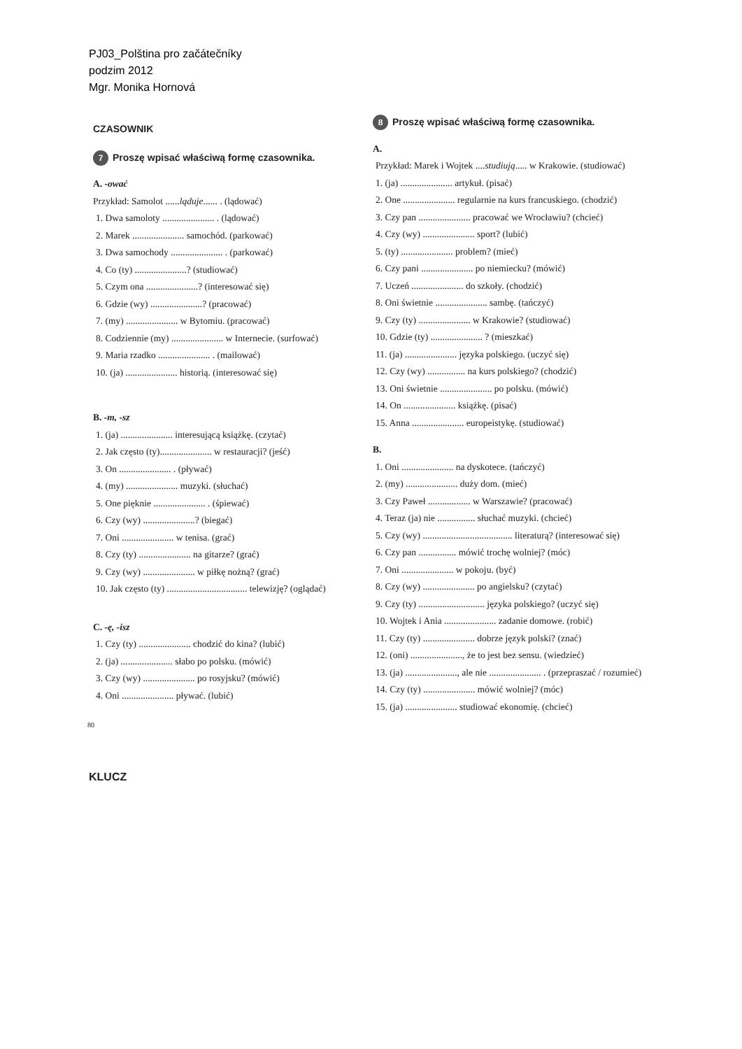PJ03_Polština pro začátečníky
podzim 2012
Mgr. Monika Hornová
CZASOWNIK
7 Proszę wpisać właściwą formę czasownika.
A. -ować
Przykład: Samolot ......ląduje...... . (lądować)
1. Dwa samoloty ...................... . (lądować)
2. Marek ...................... samochód. (parkować)
3. Dwa samochody ...................... . (parkować)
4. Co (ty) ......................? (studiować)
5. Czym ona ......................? (interesować się)
6. Gdzie (wy) ......................? (pracować)
7. (my) ...................... w Bytomiu. (pracować)
8. Codziennie (my) ...................... w Internecie. (surfować)
9. Maria rzadko ...................... . (mailować)
10. (ja) ...................... historią. (interesować się)
B. -m, -sz
1. (ja) ...................... interesującą książkę. (czytać)
2. Jak często (ty)...................... w restauracji? (jeść)
3. On ...................... . (pływać)
4. (my) ...................... muzyki. (słuchać)
5. One pięknie ...................... . (śpiewać)
6. Czy (wy) ......................? (biegać)
7. Oni ...................... w tenisa. (grać)
8. Czy (ty) ...................... na gitarze? (grać)
9. Czy (wy) ...................... w piłkę nożną? (grać)
10. Jak często (ty) .................................. telewizję? (oglądać)
C. -ę, -isz
1. Czy (ty) ...................... chodzić do kina? (lubić)
2. (ja) ...................... słabo po polsku. (mówić)
3. Czy (wy) ...................... po rosyjsku? (mówić)
4. Oni ...................... pływać. (lubić)
8 Proszę wpisać właściwą formę czasownika.
A.
Przykład: Marek i Wojtek ....studiują..... w Krakowie. (studiować)
1. (ja) ...................... artykuł. (pisać)
2. One ...................... regularnie na kurs francuskiego. (chodzić)
3. Czy pan ...................... pracować we Wrocławiu? (chcieć)
4. Czy (wy) ...................... sport? (lubić)
5. (ty) ...................... problem? (mieć)
6. Czy pani ...................... po niemiecku? (mówić)
7. Uczeń ...................... do szkoły. (chodzić)
8. Oni świetnie ...................... sambę. (tańczyć)
9. Czy (ty) ...................... w Krakowie? (studiować)
10. Gdzie (ty) ...................... ? (mieszkać)
11. (ja) ...................... języka polskiego. (uczyć się)
12. Czy (wy) ................ na kurs polskiego? (chodzić)
13. Oni świetnie ...................... po polsku. (mówić)
14. On ...................... książkę. (pisać)
15. Anna ...................... europeistykę. (studiować)
B.
1. Oni ...................... na dyskotece. (tańczyć)
2. (my) ...................... duży dom. (mieć)
3. Czy Paweł .................. w Warszawie? (pracować)
4. Teraz (ja) nie ................ słuchać muzyki. (chcieć)
5. Czy (wy) ...................................... literaturą? (interesować się)
6. Czy pan ................ mówić trochę wolniej? (móc)
7. Oni ...................... w pokoju. (być)
8. Czy (wy) ...................... po angielsku? (czytać)
9. Czy (ty) ............................ języka polskiego? (uczyć się)
10. Wojtek i Ania ...................... zadanie domowe. (robić)
11. Czy (ty) ...................... dobrze język polski? (znać)
12. (oni) ......................, że to jest bez sensu. (wiedzieć)
13. (ja) ......................, ale nie ...................... . (przepraszać / rozumieć)
14. Czy (ty) ...................... mówić wolniej? (móc)
15. (ja) ...................... studiować ekonomię. (chcieć)
80
KLUCZ